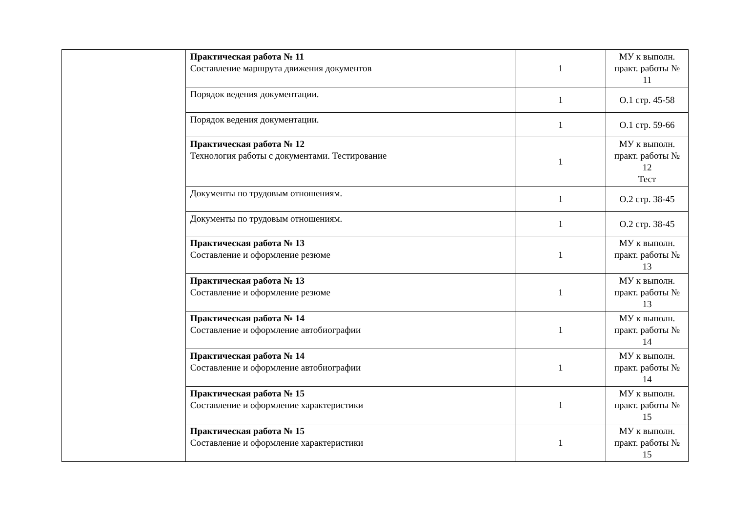| | Практическая работа № 11 Составление маршрута движения документов | 1 | МУ к выполн. практ. работы № 11 |
| | Порядок ведения документации. | 1 | О.1 стр. 45-58 |
| | Порядок ведения документации. | 1 | О.1 стр. 59-66 |
| | Практическая работа № 12 Технология работы с документами. Тестирование | 1 | МУ к выполн. практ. работы № 12 Тест |
| | Документы по трудовым отношениям. | 1 | О.2 стр. 38-45 |
| | Документы по трудовым отношениям. | 1 | О.2 стр. 38-45 |
| | Практическая работа № 13 Составление и оформление резюме | 1 | МУ к выполн. практ. работы № 13 |
| | Практическая работа № 13 Составление и оформление резюме | 1 | МУ к выполн. практ. работы № 13 |
| | Практическая работа № 14 Составление и оформление автобиографии | 1 | МУ к выполн. практ. работы № 14 |
| | Практическая работа № 14 Составление и оформление автобиографии | 1 | МУ к выполн. практ. работы № 14 |
| | Практическая работа № 15 Составление и оформление характеристики | 1 | МУ к выполн. практ. работы № 15 |
| | Практическая работа № 15 Составление и оформление характеристики | 1 | МУ к выполн. практ. работы № 15 |